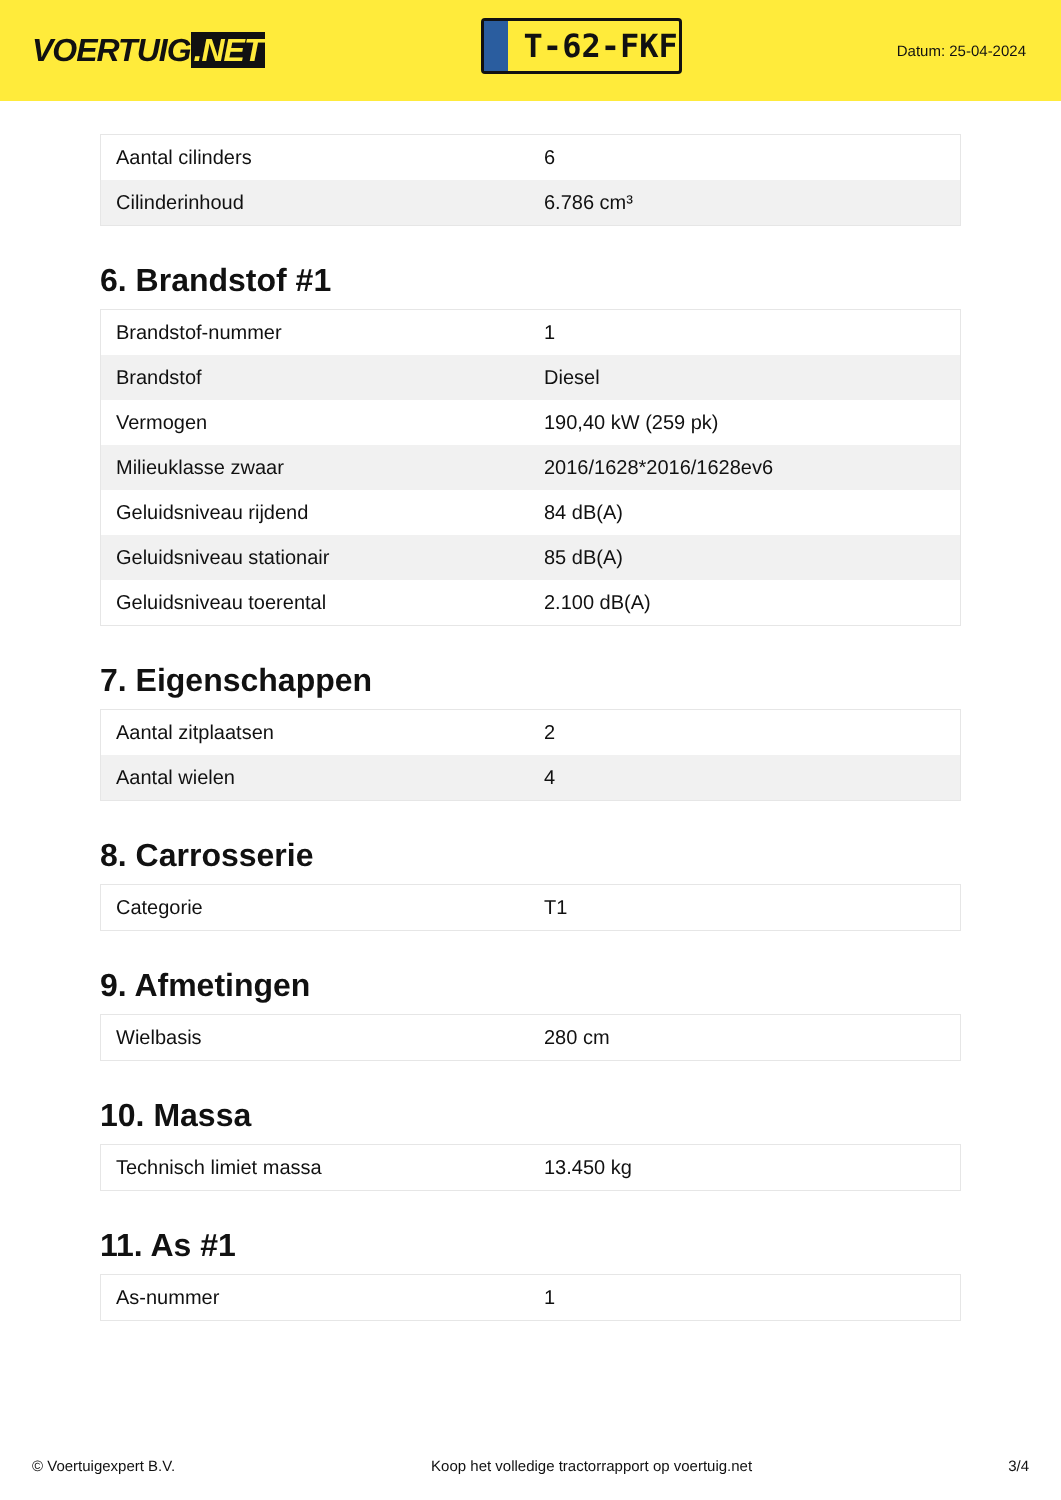VOERTUIG.NET
T-62-FKF
Datum: 25-04-2024
| Aantal cilinders | 6 |
| Cilinderinhoud | 6.786 cm³ |
6. Brandstof #1
| Brandstof-nummer | 1 |
| Brandstof | Diesel |
| Vermogen | 190,40 kW (259 pk) |
| Milieuklasse zwaar | 2016/1628*2016/1628ev6 |
| Geluidsniveau rijdend | 84 dB(A) |
| Geluidsniveau stationair | 85 dB(A) |
| Geluidsniveau toerental | 2.100 dB(A) |
7. Eigenschappen
| Aantal zitplaatsen | 2 |
| Aantal wielen | 4 |
8. Carrosserie
| Categorie | T1 |
9. Afmetingen
| Wielbasis | 280 cm |
10. Massa
| Technisch limiet massa | 13.450 kg |
11. As #1
| As-nummer | 1 |
© Voertuigexpert B.V. Koop het volledige tractorrapport op voertuig.net 3/4